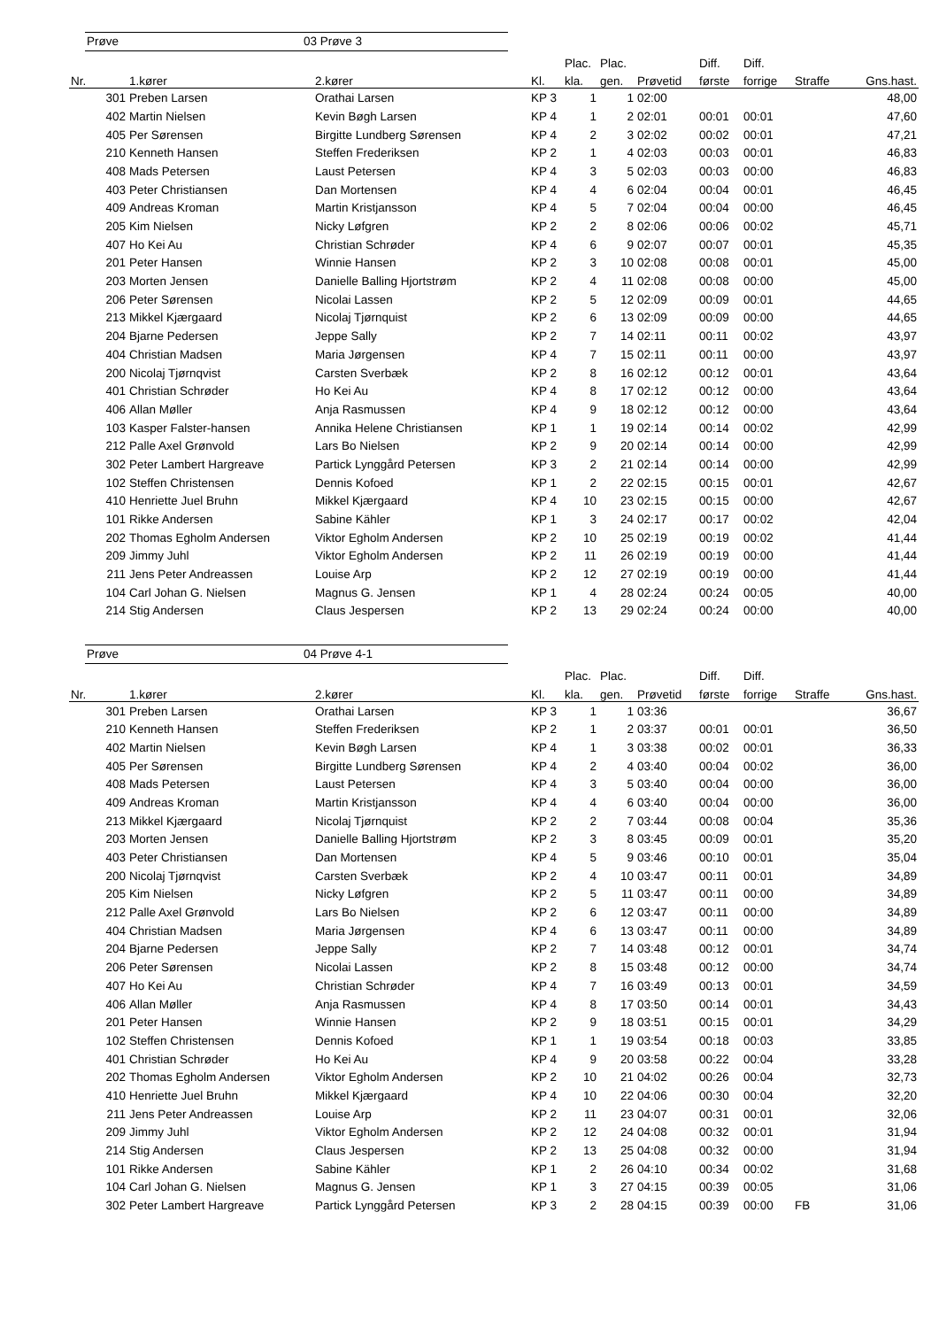Prøve 03 Prøve 3
| | | | | Plac. | Plac. | | Diff. | Diff. | | |
| --- | --- | --- | --- | --- | --- | --- | --- | --- | --- | --- |
| Nr. | 1.kører | 2.kører | Kl. | kla. | gen. | Prøvetid | første | forrige | Straffe | Gns.hast. |
| 301 | Preben Larsen | Orathai Larsen | KP 3 | 1 | 1 | 02:00 | | | | 48,00 |
| 402 | Martin Nielsen | Kevin Bøgh Larsen | KP 4 | 1 | 2 | 02:01 | 00:01 | 00:01 | | 47,60 |
| 405 | Per Sørensen | Birgitte Lundberg Sørensen | KP 4 | 2 | 3 | 02:02 | 00:02 | 00:01 | | 47,21 |
| 210 | Kenneth Hansen | Steffen Frederiksen | KP 2 | 1 | 4 | 02:03 | 00:03 | 00:01 | | 46,83 |
| 408 | Mads Petersen | Laust Petersen | KP 4 | 3 | 5 | 02:03 | 00:03 | 00:00 | | 46,83 |
| 403 | Peter Christiansen | Dan Mortensen | KP 4 | 4 | 6 | 02:04 | 00:04 | 00:01 | | 46,45 |
| 409 | Andreas Kroman | Martin Kristjansson | KP 4 | 5 | 7 | 02:04 | 00:04 | 00:00 | | 46,45 |
| 205 | Kim Nielsen | Nicky Løfgren | KP 2 | 2 | 8 | 02:06 | 00:06 | 00:02 | | 45,71 |
| 407 | Ho Kei Au | Christian Schrøder | KP 4 | 6 | 9 | 02:07 | 00:07 | 00:01 | | 45,35 |
| 201 | Peter Hansen | Winnie Hansen | KP 2 | 3 | 10 | 02:08 | 00:08 | 00:01 | | 45,00 |
| 203 | Morten Jensen | Danielle Balling Hjortstrøm | KP 2 | 4 | 11 | 02:08 | 00:08 | 00:00 | | 45,00 |
| 206 | Peter Sørensen | Nicolai Lassen | KP 2 | 5 | 12 | 02:09 | 00:09 | 00:01 | | 44,65 |
| 213 | Mikkel Kjærgaard | Nicolaj Tjørnquist | KP 2 | 6 | 13 | 02:09 | 00:09 | 00:00 | | 44,65 |
| 204 | Bjarne Pedersen | Jeppe Sally | KP 2 | 7 | 14 | 02:11 | 00:11 | 00:02 | | 43,97 |
| 404 | Christian Madsen | Maria Jørgensen | KP 4 | 7 | 15 | 02:11 | 00:11 | 00:00 | | 43,97 |
| 200 | Nicolaj Tjørnqvist | Carsten Sverbæk | KP 2 | 8 | 16 | 02:12 | 00:12 | 00:01 | | 43,64 |
| 401 | Christian Schrøder | Ho Kei Au | KP 4 | 8 | 17 | 02:12 | 00:12 | 00:00 | | 43,64 |
| 406 | Allan Møller | Anja Rasmussen | KP 4 | 9 | 18 | 02:12 | 00:12 | 00:00 | | 43,64 |
| 103 | Kasper Falster-hansen | Annika Helene Christiansen | KP 1 | 1 | 19 | 02:14 | 00:14 | 00:02 | | 42,99 |
| 212 | Palle Axel Grønvold | Lars Bo Nielsen | KP 2 | 9 | 20 | 02:14 | 00:14 | 00:00 | | 42,99 |
| 302 | Peter Lambert Hargreave | Partick Lynggård Petersen | KP 3 | 2 | 21 | 02:14 | 00:14 | 00:00 | | 42,99 |
| 102 | Steffen Christensen | Dennis Kofoed | KP 1 | 2 | 22 | 02:15 | 00:15 | 00:01 | | 42,67 |
| 410 | Henriette Juel Bruhn | Mikkel Kjærgaard | KP 4 | 10 | 23 | 02:15 | 00:15 | 00:00 | | 42,67 |
| 101 | Rikke Andersen | Sabine Kähler | KP 1 | 3 | 24 | 02:17 | 00:17 | 00:02 | | 42,04 |
| 202 | Thomas Egholm Andersen | Viktor Egholm Andersen | KP 2 | 10 | 25 | 02:19 | 00:19 | 00:02 | | 41,44 |
| 209 | Jimmy Juhl | Viktor Egholm Andersen | KP 2 | 11 | 26 | 02:19 | 00:19 | 00:00 | | 41,44 |
| 211 | Jens Peter Andreassen | Louise Arp | KP 2 | 12 | 27 | 02:19 | 00:19 | 00:00 | | 41,44 |
| 104 | Carl Johan G. Nielsen | Magnus G. Jensen | KP 1 | 4 | 28 | 02:24 | 00:24 | 00:05 | | 40,00 |
| 214 | Stig Andersen | Claus Jespersen | KP 2 | 13 | 29 | 02:24 | 00:24 | 00:00 | | 40,00 |
Prøve 04 Prøve 4-1
| | | | | Plac. | Plac. | | Diff. | Diff. | | |
| --- | --- | --- | --- | --- | --- | --- | --- | --- | --- | --- |
| Nr. | 1.kører | 2.kører | Kl. | kla. | gen. | Prøvetid | første | forrige | Straffe | Gns.hast. |
| 301 | Preben Larsen | Orathai Larsen | KP 3 | 1 | 1 | 03:36 | | | | 36,67 |
| 210 | Kenneth Hansen | Steffen Frederiksen | KP 2 | 1 | 2 | 03:37 | 00:01 | 00:01 | | 36,50 |
| 402 | Martin Nielsen | Kevin Bøgh Larsen | KP 4 | 1 | 3 | 03:38 | 00:02 | 00:01 | | 36,33 |
| 405 | Per Sørensen | Birgitte Lundberg Sørensen | KP 4 | 2 | 4 | 03:40 | 00:04 | 00:02 | | 36,00 |
| 408 | Mads Petersen | Laust Petersen | KP 4 | 3 | 5 | 03:40 | 00:04 | 00:00 | | 36,00 |
| 409 | Andreas Kroman | Martin Kristjansson | KP 4 | 4 | 6 | 03:40 | 00:04 | 00:00 | | 36,00 |
| 213 | Mikkel Kjærgaard | Nicolaj Tjørnquist | KP 2 | 2 | 7 | 03:44 | 00:08 | 00:04 | | 35,36 |
| 203 | Morten Jensen | Danielle Balling Hjortstrøm | KP 2 | 3 | 8 | 03:45 | 00:09 | 00:01 | | 35,20 |
| 403 | Peter Christiansen | Dan Mortensen | KP 4 | 5 | 9 | 03:46 | 00:10 | 00:01 | | 35,04 |
| 200 | Nicolaj Tjørnqvist | Carsten Sverbæk | KP 2 | 4 | 10 | 03:47 | 00:11 | 00:01 | | 34,89 |
| 205 | Kim Nielsen | Nicky Løfgren | KP 2 | 5 | 11 | 03:47 | 00:11 | 00:00 | | 34,89 |
| 212 | Palle Axel Grønvold | Lars Bo Nielsen | KP 2 | 6 | 12 | 03:47 | 00:11 | 00:00 | | 34,89 |
| 404 | Christian Madsen | Maria Jørgensen | KP 4 | 6 | 13 | 03:47 | 00:11 | 00:00 | | 34,89 |
| 204 | Bjarne Pedersen | Jeppe Sally | KP 2 | 7 | 14 | 03:48 | 00:12 | 00:01 | | 34,74 |
| 206 | Peter Sørensen | Nicolai Lassen | KP 2 | 8 | 15 | 03:48 | 00:12 | 00:00 | | 34,74 |
| 407 | Ho Kei Au | Christian Schrøder | KP 4 | 7 | 16 | 03:49 | 00:13 | 00:01 | | 34,59 |
| 406 | Allan Møller | Anja Rasmussen | KP 4 | 8 | 17 | 03:50 | 00:14 | 00:01 | | 34,43 |
| 201 | Peter Hansen | Winnie Hansen | KP 2 | 9 | 18 | 03:51 | 00:15 | 00:01 | | 34,29 |
| 102 | Steffen Christensen | Dennis Kofoed | KP 1 | 1 | 19 | 03:54 | 00:18 | 00:03 | | 33,85 |
| 401 | Christian Schrøder | Ho Kei Au | KP 4 | 9 | 20 | 03:58 | 00:22 | 00:04 | | 33,28 |
| 202 | Thomas Egholm Andersen | Viktor Egholm Andersen | KP 2 | 10 | 21 | 04:02 | 00:26 | 00:04 | | 32,73 |
| 410 | Henriette Juel Bruhn | Mikkel Kjærgaard | KP 4 | 10 | 22 | 04:06 | 00:30 | 00:04 | | 32,20 |
| 211 | Jens Peter Andreassen | Louise Arp | KP 2 | 11 | 23 | 04:07 | 00:31 | 00:01 | | 32,06 |
| 209 | Jimmy Juhl | Viktor Egholm Andersen | KP 2 | 12 | 24 | 04:08 | 00:32 | 00:01 | | 31,94 |
| 214 | Stig Andersen | Claus Jespersen | KP 2 | 13 | 25 | 04:08 | 00:32 | 00:00 | | 31,94 |
| 101 | Rikke Andersen | Sabine Kähler | KP 1 | 2 | 26 | 04:10 | 00:34 | 00:02 | | 31,68 |
| 104 | Carl Johan G. Nielsen | Magnus G. Jensen | KP 1 | 3 | 27 | 04:15 | 00:39 | 00:05 | | 31,06 |
| 302 | Peter Lambert Hargreave | Partick Lynggård Petersen | KP 3 | 2 | 28 | 04:15 | 00:39 | 00:00 | FB | 31,06 |